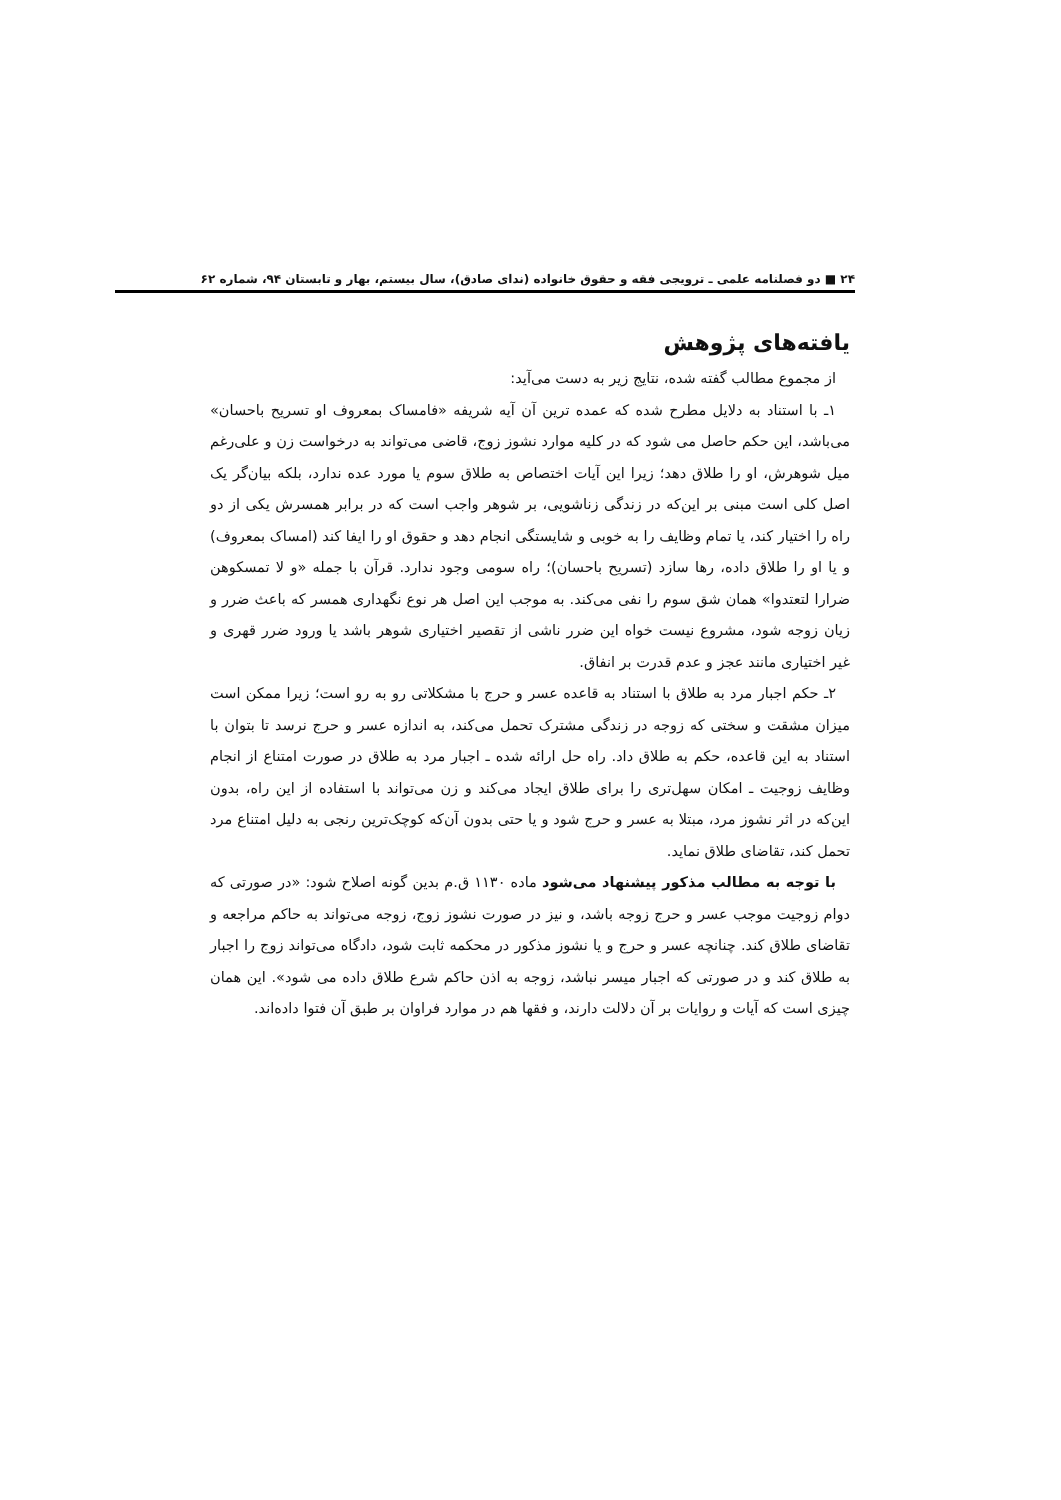۲۴ ■ دو فصلنامه علمی ـ ترویجی فقه و حقوق خانواده (ندای صادق)، سال بیستم، بهار و تابستان ۹۴، شماره ۶۲
یافته‌های پژوهش
از مجموع مطالب گفته شده، نتایج زیر به دست می‌آید:
۱ـ با استناد به دلایل مطرح شده که عمده ترین آن آیه شریفه «فامساک بمعروف او تسریح باحسان» می‌باشد، این حکم حاصل می شود که در کلیه موارد نشوز زوج، قاضی می‌تواند به درخواست زن و علی‌رغم میل شوهرش، او را طلاق دهد؛ زیرا این آیات اختصاص به طلاق سوم یا مورد عده ندارد، بلکه بیان‌گر یک اصل کلی است مبنی بر این‌که در زندگی زناشویی، بر شوهر واجب است که در برابر همسرش یکی از دو راه را اختیار کند، یا تمام وظایف را به خوبی و شایستگی انجام دهد و حقوق او را ایفا کند (امساک بمعروف) و یا او را طلاق داده، رها سازد (تسریح باحسان)؛ راه سومی وجود ندارد. قرآن با جمله «و لا تمسکوهن ضرارا لتعتدوا» همان شق سوم را نفی می‌کند. به موجب این اصل هر نوع نگهداری همسر که باعث ضرر و زیان زوجه شود، مشروع نیست خواه این ضرر ناشی از تقصیر اختیاری شوهر باشد یا ورود ضرر قهری و غیر اختیاری مانند عجز و عدم قدرت بر انفاق.
۲ـ حکم اجبار مرد به طلاق با استناد به قاعده عسر و حرج با مشکلاتی رو به رو است؛ زیرا ممکن است میزان مشقت و سختی که زوجه در زندگی مشترک تحمل می‌کند، به اندازه عسر و حرج نرسد تا بتوان با استناد به این قاعده، حکم به طلاق داد. راه حل ارائه شده ـ اجبار مرد به طلاق در صورت امتناع از انجام وظایف زوجیت ـ امکان سهل‌تری را برای طلاق ایجاد می‌کند و زن می‌تواند با استفاده از این راه، بدون این‌که در اثر نشوز مرد، مبتلا به عسر و حرج شود و یا حتی بدون آن‌که کوچک‌ترین رنجی به دلیل امتناع مرد تحمل کند، تقاضای طلاق نماید.
با توجه به مطالب مذکور پیشنهاد می‌شود ماده ۱۱۳۰ ق.م بدین گونه اصلاح شود: «در صورتی که دوام زوجیت موجب عسر و حرج زوجه باشد، و نیز در صورت نشوز زوج، زوجه می‌تواند به حاکم مراجعه و تقاضای طلاق کند. چنانچه عسر و حرج و یا نشوز مذکور در محکمه ثابت شود، دادگاه می‌تواند زوج را اجبار به طلاق کند و در صورتی که اجبار میسر نباشد، زوجه به اذن حاکم شرع طلاق داده می شود». این همان چیزی است که آیات و روایات بر آن دلالت دارند، و فقها هم در موارد فراوان بر طبق آن فتوا داده‌اند.